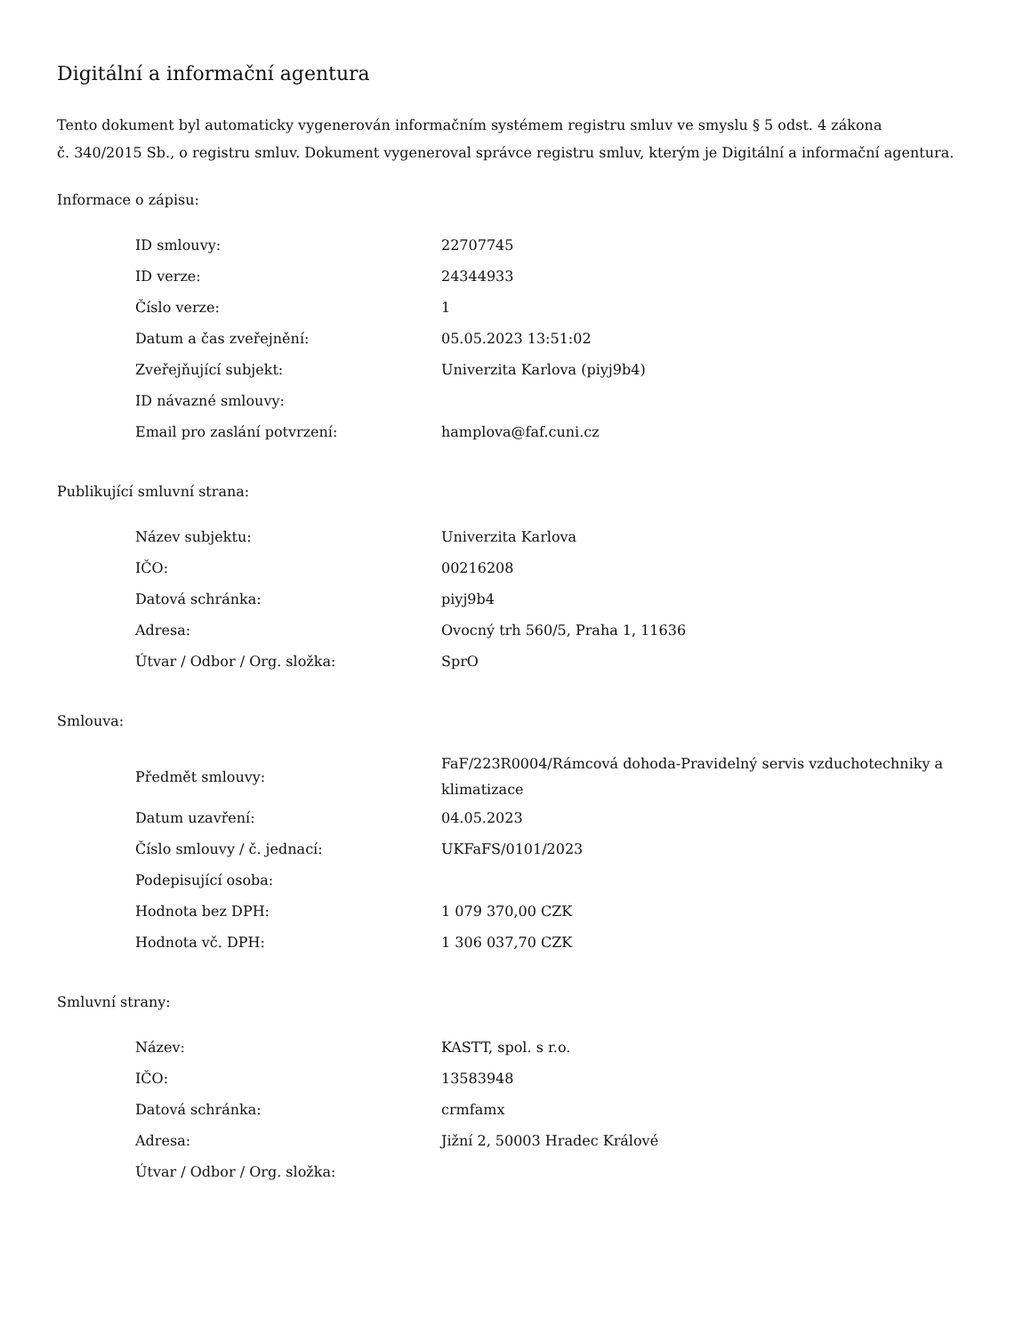Digitální a informační agentura
Tento dokument byl automaticky vygenerován informačním systémem registru smluv ve smyslu § 5 odst. 4 zákona
č. 340/2015 Sb., o registru smluv. Dokument vygeneroval správce registru smluv, kterým je Digitální a informační agentura.
Informace o zápisu:
| ID smlouvy: | 22707745 |
| ID verze: | 24344933 |
| Číslo verze: | 1 |
| Datum a čas zveřejnění: | 05.05.2023 13:51:02 |
| Zveřejňující subjekt: | Univerzita Karlova (piyj9b4) |
| ID návazné smlouvy: | |
| Email pro zaslání potvrzení: | hamplova@faf.cuni.cz |
Publikující smluvní strana:
| Název subjektu: | Univerzita Karlova |
| IČO: | 00216208 |
| Datová schránka: | piyj9b4 |
| Adresa: | Ovocný trh 560/5, Praha 1, 11636 |
| Útvar / Odbor / Org. složka: | SprO |
Smlouva:
| Předmět smlouvy: | FaF/223R0004/Rámcová dohoda-Pravidelný servis vzduchotechniky a klimatizace |
| Datum uzavření: | 04.05.2023 |
| Číslo smlouvy / č. jednací: | UKFaFS/0101/2023 |
| Podepisující osoba: | |
| Hodnota bez DPH: | 1 079 370,00 CZK |
| Hodnota vč. DPH: | 1 306 037,70 CZK |
Smluvní strany:
| Název: | KASTT, spol. s r.o. |
| IČO: | 13583948 |
| Datová schránka: | crmfamx |
| Adresa: | Jižní 2, 50003 Hradec Králové |
| Útvar / Odbor / Org. složka: | |